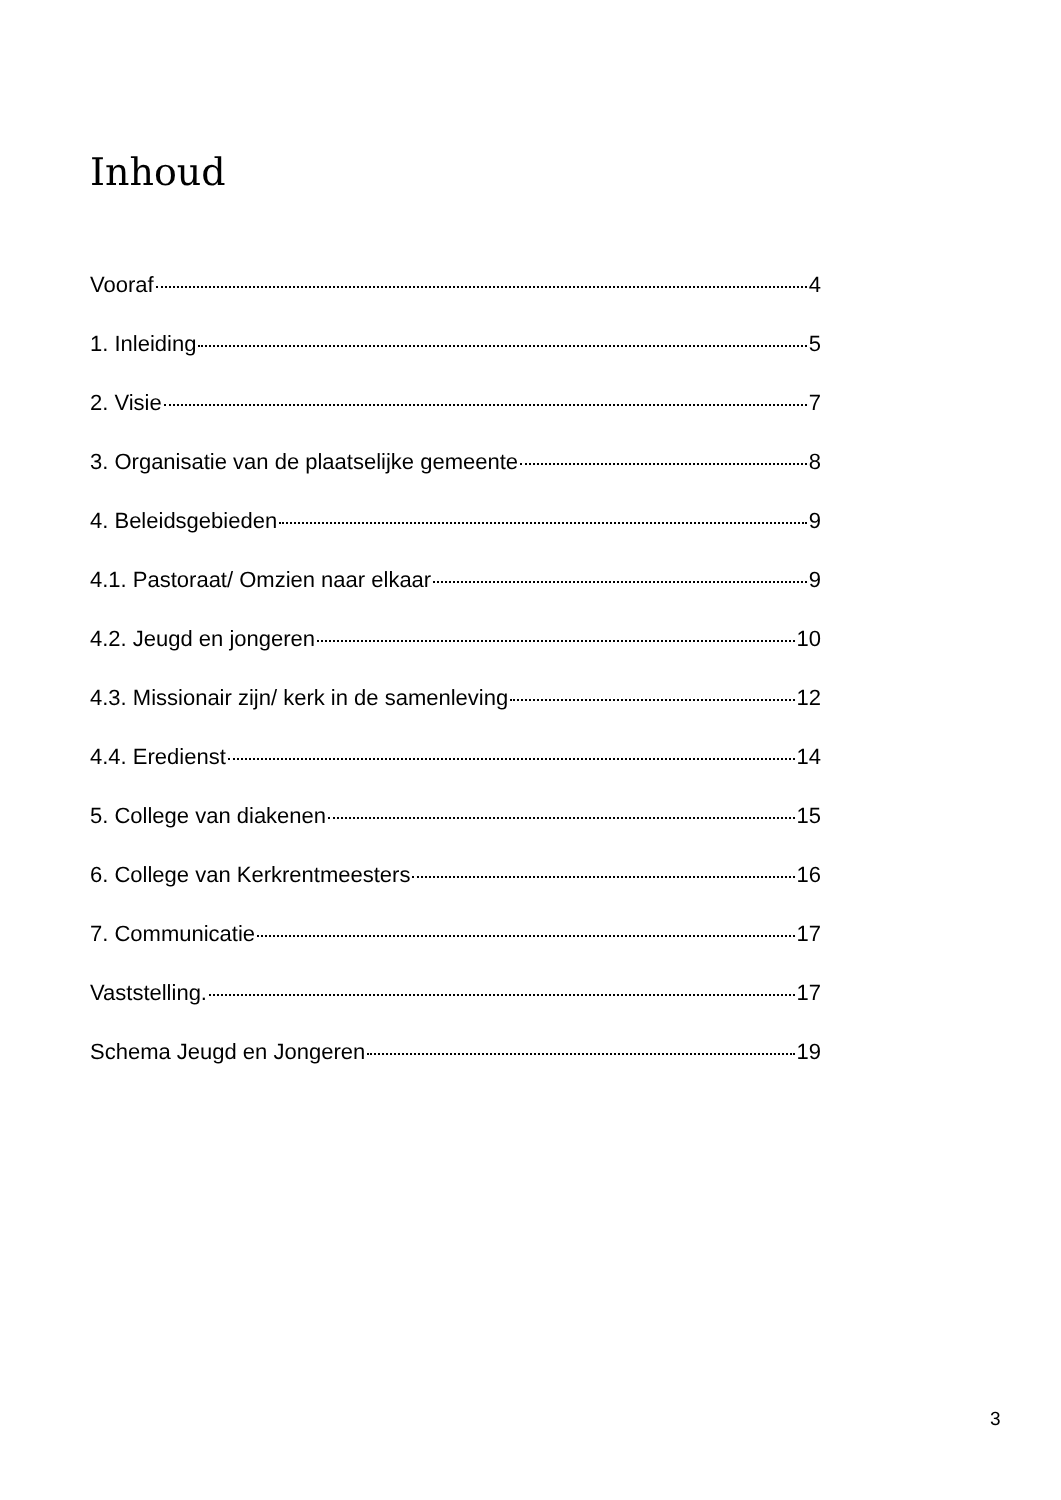Inhoud
Vooraf 4
1. Inleiding 5
2. Visie 7
3. Organisatie van de plaatselijke gemeente 8
4. Beleidsgebieden 9
4.1. Pastoraat/ Omzien naar elkaar 9
4.2. Jeugd en jongeren 10
4.3. Missionair zijn/ kerk in de samenleving 12
4.4. Eredienst 14
5. College van diakenen 15
6. College van Kerkrentmeesters 16
7. Communicatie 17
Vaststelling. 17
Schema Jeugd en Jongeren 19
3